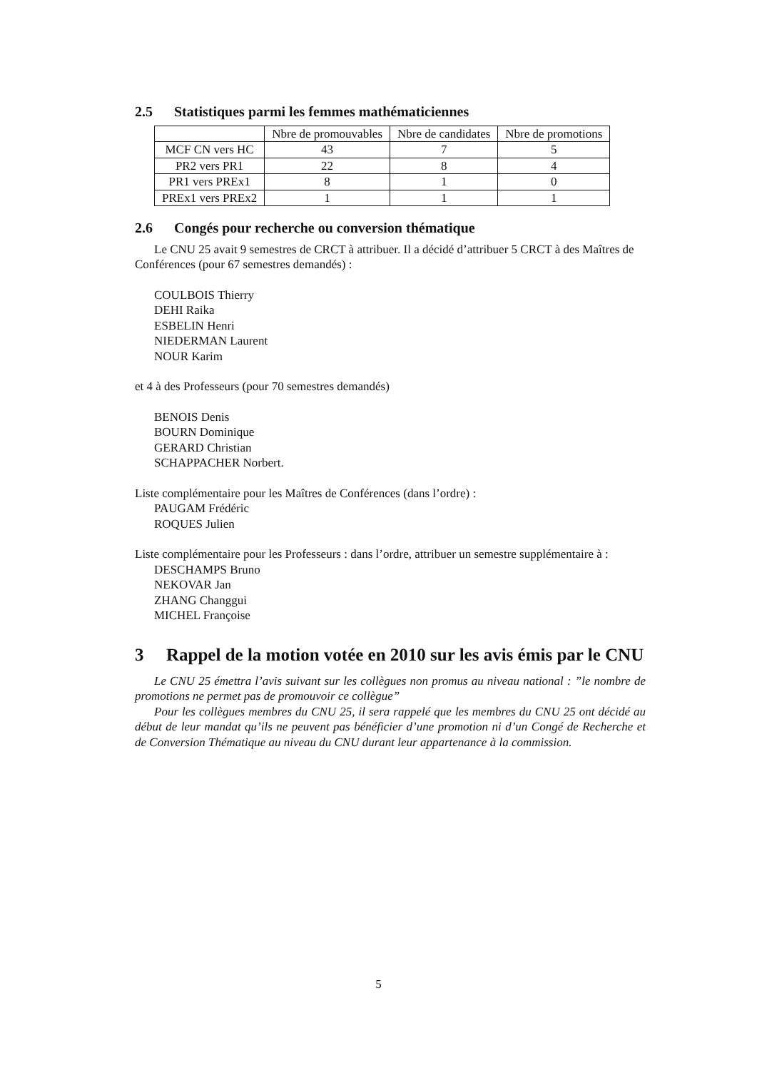2.5 Statistiques parmi les femmes mathématiciennes
| | Nbre de promouvables | Nbre de candidates | Nbre de promotions |
| --- | --- | --- | --- |
| MCF CN vers HC | 43 | 7 | 5 |
| PR2 vers PR1 | 22 | 8 | 4 |
| PR1 vers PREx1 | 8 | 1 | 0 |
| PREx1 vers PREx2 | 1 | 1 | 1 |
2.6 Congés pour recherche ou conversion thématique
Le CNU 25 avait 9 semestres de CRCT à attribuer. Il a décidé d’attribuer 5 CRCT à des Maîtres de Conférences (pour 67 semestres demandés) :
COULBOIS Thierry
DEHI Raika
ESBELIN Henri
NIEDERMAN Laurent
NOUR Karim
et 4 à des Professeurs (pour 70 semestres demandés)
BENOIS Denis
BOURN Dominique
GERARD Christian
SCHAPPACHER Norbert.
Liste complémentaire pour les Maîtres de Conférences (dans l’ordre) :
PAUGAM Frédéric
ROQUES Julien
Liste complémentaire pour les Professeurs : dans l’ordre, attribuer un semestre supplémentaire à :
DESCHAMPS Bruno
NEKOVAR Jan
ZHANG Changgui
MICHEL Françoise
3 Rappel de la motion votée en 2010 sur les avis émis par le CNU
Le CNU 25 émettra l’avis suivant sur les collègues non promus au niveau national : ”le nombre de promotions ne permet pas de promouvoir ce collègue”
Pour les collègues membres du CNU 25, il sera rappelé que les membres du CNU 25 ont décidé au début de leur mandat qu’ils ne peuvent pas bénéficier d’une promotion ni d’un Congé de Recherche et de Conversion Thématique au niveau du CNU durant leur appartenance à la commission.
5